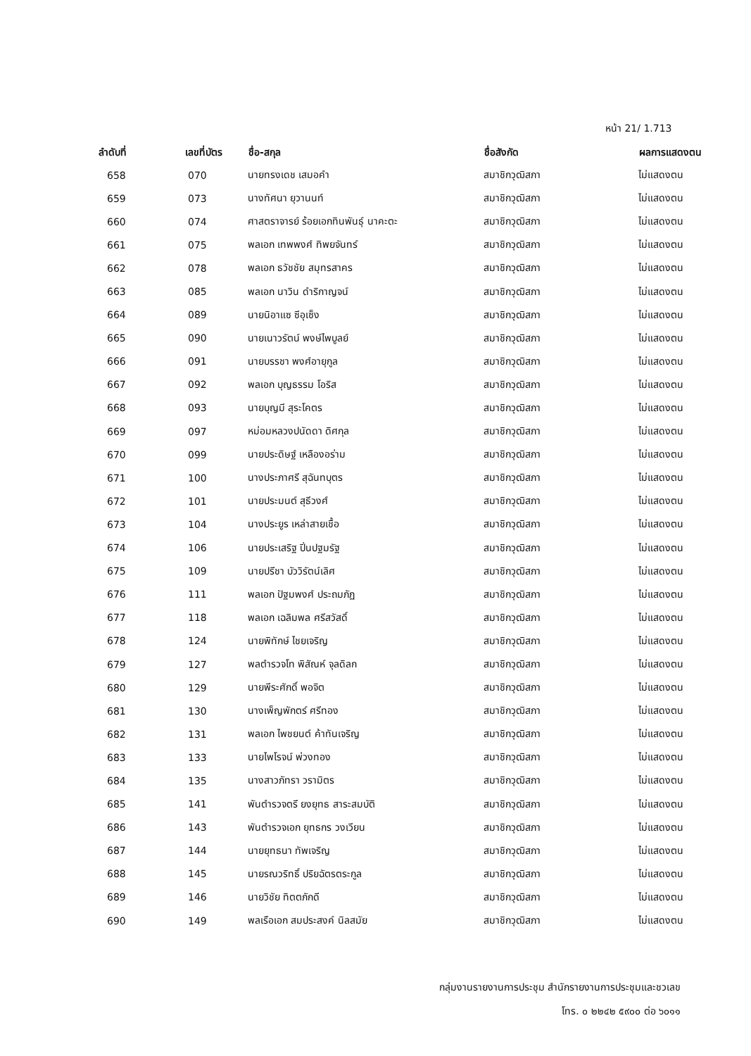หน้า 21/ 1.713
| ลำดับที่ | เลขที่บัตร | ชื่อ-สกุล | ชื่อสังกัด | ผลการแสดงตน |
| --- | --- | --- | --- | --- |
| 658 | 070 | นายทรงเดช เสมอคำ | สมาชิกวุฒิสภา | ไม่แสดงตน |
| 659 | 073 | นางทัศนา ยุวานนท์ | สมาชิกวุฒิสภา | ไม่แสดงตน |
| 660 | 074 | ศาสตราจารย์ ร้อยเอกทินพันธุ์ นาคะตะ | สมาชิกวุฒิสภา | ไม่แสดงตน |
| 661 | 075 | พลเอก เทพพงศ์ ทิพยจันทร์ | สมาชิกวุฒิสภา | ไม่แสดงตน |
| 662 | 078 | พลเอก ธวัชชัย สมุทรสาคร | สมาชิกวุฒิสภา | ไม่แสดงตน |
| 663 | 085 | พลเอก นาวิน ดำริกาญจน์ | สมาชิกวุฒิสภา | ไม่แสดงตน |
| 664 | 089 | นายนิอาแซ ซีอุเซ็ง | สมาชิกวุฒิสภา | ไม่แสดงตน |
| 665 | 090 | นายเนาวรัตน์ พงษ์ไพบูลย์ | สมาชิกวุฒิสภา | ไม่แสดงตน |
| 666 | 091 | นายบรรชา พงศ์อายุกูล | สมาชิกวุฒิสภา | ไม่แสดงตน |
| 667 | 092 | พลเอก บุญธรรม โอริส | สมาชิกวุฒิสภา | ไม่แสดงตน |
| 668 | 093 | นายบุญมี สุระโคตร | สมาชิกวุฒิสภา | ไม่แสดงตน |
| 669 | 097 | หม่อมหลวงปนัดดา ดิศกุล | สมาชิกวุฒิสภา | ไม่แสดงตน |
| 670 | 099 | นายประดิษฐ์ เหลืองอร่าม | สมาชิกวุฒิสภา | ไม่แสดงตน |
| 671 | 100 | นางประภาศรี สุฉันทบุตร | สมาชิกวุฒิสภา | ไม่แสดงตน |
| 672 | 101 | นายประมนต์ สุธีวงศ์ | สมาชิกวุฒิสภา | ไม่แสดงตน |
| 673 | 104 | นางประยูร เหล่าสายเชื้อ | สมาชิกวุฒิสภา | ไม่แสดงตน |
| 674 | 106 | นายประเสริฐ ปิ่นปฐมรัฐ | สมาชิกวุฒิสภา | ไม่แสดงตน |
| 675 | 109 | นายปรีชา บัววิรัตน์เลิศ | สมาชิกวุฒิสภา | ไม่แสดงตน |
| 676 | 111 | พลเอก ปัฐมพงศ์ ประถมภัฏ | สมาชิกวุฒิสภา | ไม่แสดงตน |
| 677 | 118 | พลเอก เฉลิมพล ศรีสวัสดิ์ | สมาชิกวุฒิสภา | ไม่แสดงตน |
| 678 | 124 | นายพิทักษ์ ไชยเจริญ | สมาชิกวุฒิสภา | ไม่แสดงตน |
| 679 | 127 | พลตำรวจโท พิสัณห์ จุลดิลก | สมาชิกวุฒิสภา | ไม่แสดงตน |
| 680 | 129 | นายพีระศักดิ์ พอจิต | สมาชิกวุฒิสภา | ไม่แสดงตน |
| 681 | 130 | นางเพ็ญพักตร์ ศรีทอง | สมาชิกวุฒิสภา | ไม่แสดงตน |
| 682 | 131 | พลเอก ไพชยนต์ ค้าทันเจริญ | สมาชิกวุฒิสภา | ไม่แสดงตน |
| 683 | 133 | นายไพโรจน์ พ่วงทอง | สมาชิกวุฒิสภา | ไม่แสดงตน |
| 684 | 135 | นางสาวภัทรา วรามิตร | สมาชิกวุฒิสภา | ไม่แสดงตน |
| 685 | 141 | พันตำรวจตรี ยงยุทธ สาระสมบัติ | สมาชิกวุฒิสภา | ไม่แสดงตน |
| 686 | 143 | พันตำรวจเอก ยุทธกร วงเวียน | สมาชิกวุฒิสภา | ไม่แสดงตน |
| 687 | 144 | นายยุทธนา ทัพเจริญ | สมาชิกวุฒิสภา | ไม่แสดงตน |
| 688 | 145 | นายรณวริทธิ์ ปริยฉัตรตระกูล | สมาชิกวุฒิสภา | ไม่แสดงตน |
| 689 | 146 | นายวิชัย ทิตตภักดี | สมาชิกวุฒิสภา | ไม่แสดงตน |
| 690 | 149 | พลเรือเอก สมประสงค์ นิลสมัย | สมาชิกวุฒิสภา | ไม่แสดงตน |
กลุ่มงานรายงานการประชุม สำนักรายงานการประชุมและชวเลข
โทร. ๐ ๒๒๔๒ ๕๙๐๐ ต่อ ๖๐๑๑